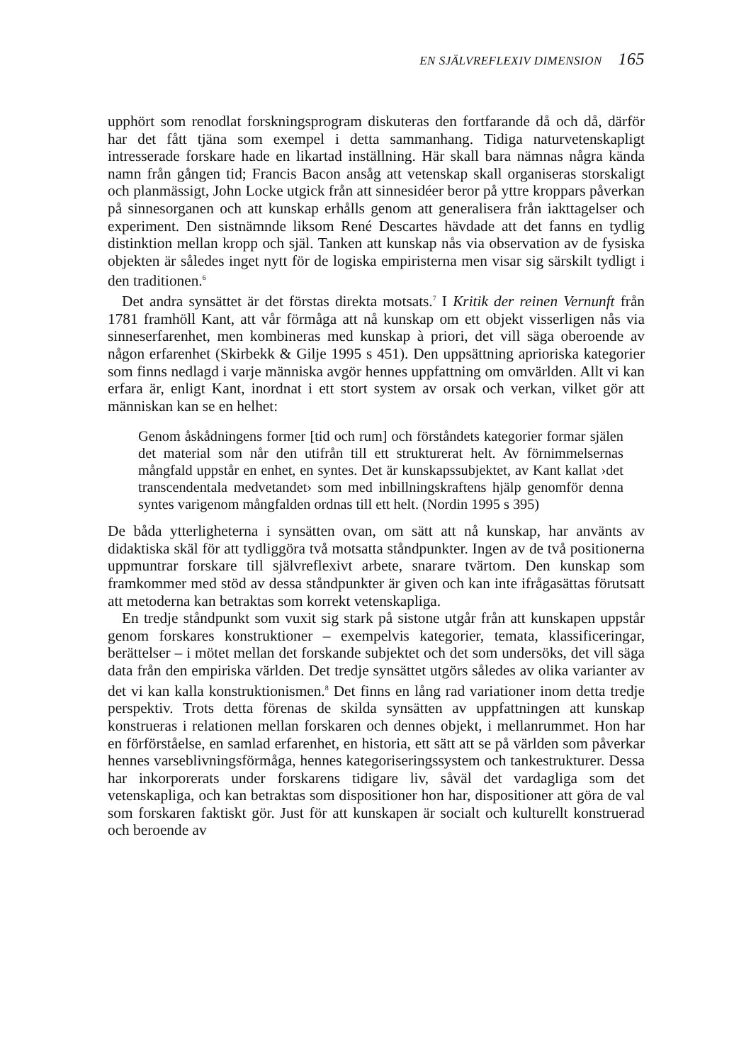EN SJÄLVREFLEXIV DIMENSION 165
upphört som renodlat forskningsprogram diskuteras den fortfarande då och då, därför har det fått tjäna som exempel i detta sammanhang. Tidiga naturvetenskapligt intresserade forskare hade en likartad inställning. Här skall bara nämnas några kända namn från gången tid; Francis Bacon ansåg att vetenskap skall organiseras storskaligt och planmässigt, John Locke utgick från att sinnesidéer beror på yttre kroppars påverkan på sinnesorganen och att kunskap erhålls genom att generalisera från iakttagelser och experiment. Den sistnämnde liksom René Descartes hävdade att det fanns en tydlig distinktion mellan kropp och själ. Tanken att kunskap nås via observation av de fysiska objekten är således inget nytt för de logiska empiristerna men visar sig särskilt tydligt i den traditionen.<sup>6</sup>
Det andra synsättet är det förstas direkta motsats.<sup>7</sup> I Kritik der reinen Vernunft från 1781 framhöll Kant, att vår förmåga att nå kunskap om ett objekt visserligen nås via sinneserfarenhet, men kombineras med kunskap à priori, det vill säga oberoende av någon erfarenhet (Skirbekk & Gilje 1995 s 451). Den uppsättning aprioriska kategorier som finns nedlagd i varje människa avgör hennes uppfattning om omvärlden. Allt vi kan erfara är, enligt Kant, inordnat i ett stort system av orsak och verkan, vilket gör att människan kan se en helhet:
Genom åskådningens former [tid och rum] och förståndets kategorier formar själen det material som når den utifrån till ett strukturerat helt. Av förnimmelsernas mångfald uppstår en enhet, en syntes. Det är kunskapssubjektet, av Kant kallat ›det transcendentala medvetandet› som med inbillningskraftens hjälp genomför denna syntes varigenom mångfalden ordnas till ett helt. (Nordin 1995 s 395)
De båda ytterligheterna i synsätten ovan, om sätt att nå kunskap, har använts av didaktiska skäl för att tydliggöra två motsatta ståndpunkter. Ingen av de två positionerna uppmuntrar forskare till självreflexivt arbete, snarare tvärtom. Den kunskap som framkommer med stöd av dessa ståndpunkter är given och kan inte ifrågasättas förutsatt att metoderna kan betraktas som korrekt vetenskapliga.
En tredje ståndpunkt som vuxit sig stark på sistone utgår från att kunskapen uppstår genom forskares konstruktioner – exempelvis kategorier, temata, klassificeringar, berättelser – i mötet mellan det forskande subjektet och det som undersöks, det vill säga data från den empiriska världen. Det tredje synsättet utgörs således av olika varianter av det vi kan kalla konstruktionismen.<sup>8</sup> Det finns en lång rad variationer inom detta tredje perspektiv. Trots detta förenas de skilda synsätten av uppfattningen att kunskap konstrueras i relationen mellan forskaren och dennes objekt, i mellanrummet. Hon har en förförståelse, en samlad erfarenhet, en historia, ett sätt att se på världen som påverkar hennes varseblivningsförmåga, hennes kategoriseringssystem och tankestrukturer. Dessa har inkorporerats under forskarens tidigare liv, såväl det vardagliga som det vetenskapliga, och kan betraktas som dispositioner hon har, dispositioner att göra de val som forskaren faktiskt gör. Just för att kunskapen är socialt och kulturellt konstruerad och beroende av